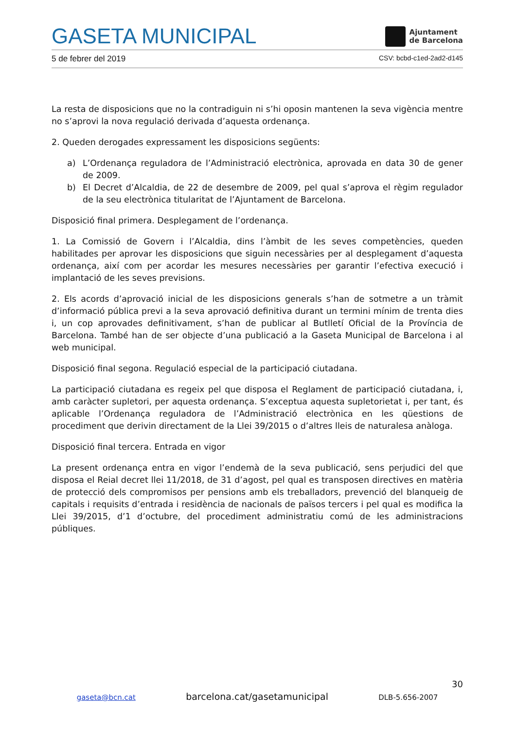GASETA MUNICIPAL
Ajuntament
de Barcelona
5 de febrer del 2019 CSV: bcbd-c1ed-2ad2-d145
La resta de disposicions que no la contradiguin ni s’hi oposin mantenen la seva vigència mentre no s’aprovi la nova regulació derivada d’aquesta ordenança.
2. Queden derogades expressament les disposicions següents:
a) L’Ordenança reguladora de l’Administració electrònica, aprovada en data 30 de gener de 2009.
b) El Decret d’Alcaldia, de 22 de desembre de 2009, pel qual s’aprova el règim regulador de la seu electrònica titularitat de l’Ajuntament de Barcelona.
Disposició final primera. Desplegament de l’ordenança.
1. La Comissió de Govern i l’Alcaldia, dins l’àmbit de les seves competències, queden habilitades per aprovar les disposicions que siguin necessàries per al desplegament d’aquesta ordenança, així com per acordar les mesures necessàries per garantir l’efectiva execució i implantació de les seves previsions.
2. Els acords d’aprovació inicial de les disposicions generals s’han de sotmetre a un tràmit d’informació pública previ a la seva aprovació definitiva durant un termini mínim de trenta dies i, un cop aprovades definitivament, s’han de publicar al Butlletí Oficial de la Província de Barcelona. També han de ser objecte d’una publicació a la Gaseta Municipal de Barcelona i al web municipal.
Disposició final segona. Regulació especial de la participació ciutadana.
La participació ciutadana es regeix pel que disposa el Reglament de participació ciutadana, i, amb caràcter supletori, per aquesta ordenança. S’exceptua aquesta supletorietat i, per tant, és aplicable l’Ordenança reguladora de l’Administració electrònica en les qüestions de procediment que derivin directament de la Llei 39/2015 o d’altres lleis de naturalesa anàloga.
Disposició final tercera. Entrada en vigor
La present ordenança entra en vigor l’endemà de la seva publicació, sens perjudici del que disposa el Reial decret llei 11/2018, de 31 d’agost, pel qual es transposen directives en matèria de protecció dels compromisos per pensions amb els treballadors, prevenció del blanqueig de capitals i requisits d’entrada i residència de nacionals de països tercers i pel qual es modifica la Llei 39/2015, d’1 d’octubre, del procediment administratiu comú de les administracions públiques.
30
gaseta@bcn.cat barcelona.cat/gasetamunicipal DLB-5.656-2007